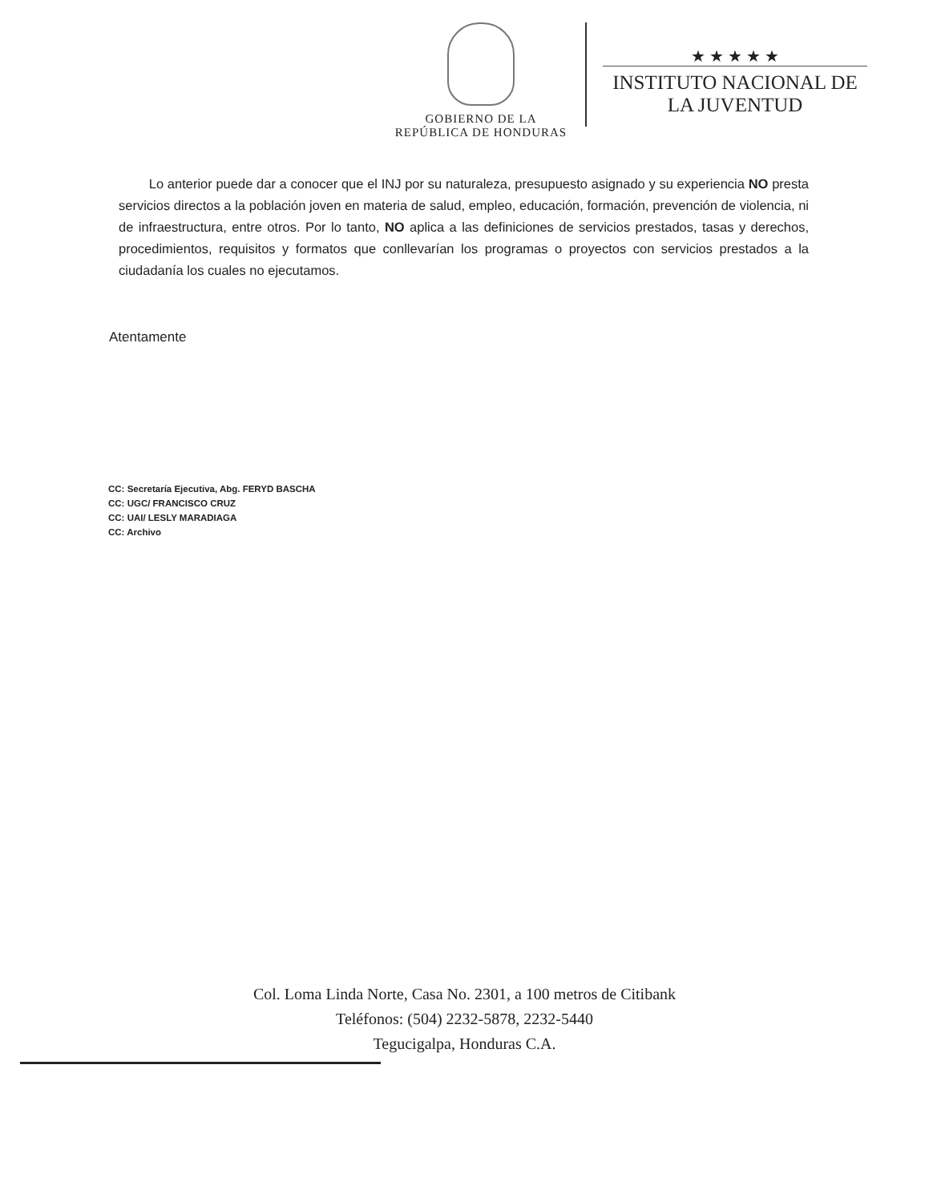GOBIERNO DE LA
REPÚBLICA DE HONDURAS
★ ★ ★ ★ ★
INSTITUTO NACIONAL DE
LA JUVENTUD
Lo anterior puede dar a conocer que el INJ por su naturaleza, presupuesto asignado y su experiencia NO presta servicios directos a la población joven en materia de salud, empleo, educación, formación, prevención de violencia, ni de infraestructura, entre otros. Por lo tanto, NO aplica a las definiciones de servicios prestados, tasas y derechos, procedimientos, requisitos y formatos que conllevarían los programas o proyectos con servicios prestados a la ciudadanía los cuales no ejecutamos.
Atentamente
CC: Secretaría Ejecutiva, Abg. FERYD BASCHA
CC: UGC/ FRANCISCO CRUZ
CC: UAI/ LESLY MARADIAGA
CC: Archivo
Col. Loma Linda Norte, Casa No. 2301, a 100 metros de Citibank
Teléfonos: (504) 2232-5878, 2232-5440
Tegucigalpa, Honduras C.A.